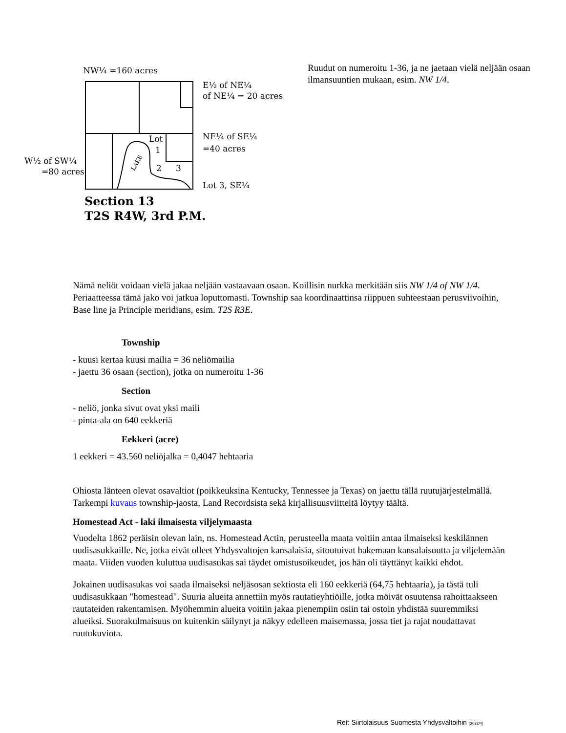NW¼ =160 acres
E½ of NE¼
of NE¼ = 20 acres
NE¼ of SE¼
=40 acres
W½ of SW¼
=80 acres
Lot
1
2
3
Lot 3, SE¼
LAKE
Section 13
T2S R4W, 3rd P.M.
Ruudut on numeroitu 1-36, ja ne jaetaan vielä neljään osaan ilmansuuntien mukaan, esim. NW 1/4.
Nämä neliöt voidaan vielä jakaa neljään vastaavaan osaan. Koillisin nurkka merkitään siis NW 1/4 of NW 1/4. Periaatteessa tämä jako voi jatkua loputtomasti. Township saa koordinaattinsa riippuen suhteestaan perusviivoihin, Base line ja Principle meridians, esim. T2S R3E.
Township
- kuusi kertaa kuusi mailia = 36 neliömailia
- jaettu 36 osaan (section), jotka on numeroitu 1-36
Section
- neliö, jonka sivut ovat yksi maili
- pinta-ala on 640 eekkeriä
Eekkeri (acre)
1 eekkeri = 43.560 neliöjalka = 0,4047 hehtaaria
Ohiosta länteen olevat osavaltiot (poikkeuksina Kentucky, Tennessee ja Texas) on jaettu tällä ruutujärjestelmällä. Tarkempi kuvaus township-jaosta, Land Recordsista sekä kirjallisuusviitteitä löytyy täältä.
Homestead Act - laki ilmaisesta viljelymaasta
Vuodelta 1862 peräisin olevan lain, ns. Homestead Actin, perusteella maata voitiin antaa ilmaiseksi keskilännen uudisasukkaille. Ne, jotka eivät olleet Yhdysvaltojen kansalaisia, sitoutuivat hakemaan kansalaisuutta ja viljelemään maata. Viiden vuoden kuluttua uudisasukas sai täydet omistusoikeudet, jos hän oli täyttänyt kaikki ehdot.
Jokainen uudisasukas voi saada ilmaiseksi neljäsosan sektiosta eli 160 eekkeriä (64,75 hehtaaria), ja tästä tuli uudisasukkaan "homestead". Suuria alueita annettiin myös rautatieyhtiöille, jotka möivät osuutensa rahoittaakseen rautateiden rakentamisen. Myöhemmin alueita voitiin jakaa pienempiin osiin tai ostoin yhdistää suuremmiksi alueiksi. Suorakulmaisuus on kuitenkin säilynyt ja näkyy edelleen maisemassa, jossa tiet ja rajat noudattavat ruutukuviota.
Ref: Siirtolaisuus Suomesta Yhdysvaltoihin (2032/4)